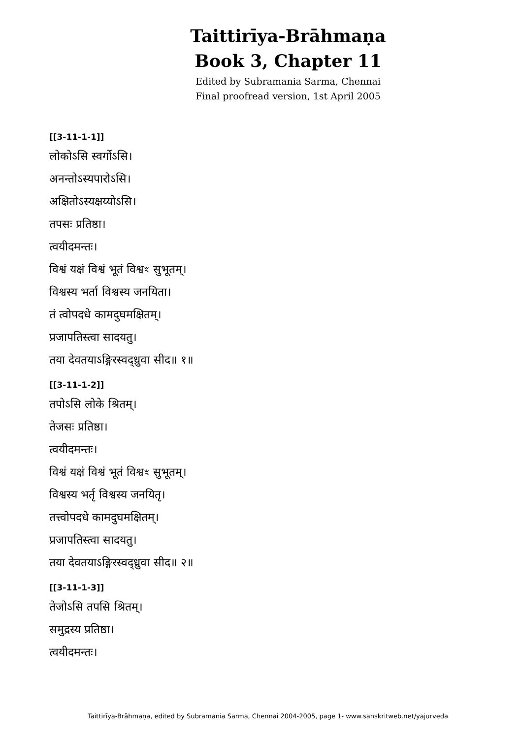Taittirīya-Brāhmaṇa
Book 3, Chapter 11
Edited by Subramania Sarma, Chennai
Final proofread version, 1st April 2005
[[3-11-1-1]]
लोकोऽसि स्वर्गोऽसि।
अनन्तोऽस्यपारोऽसि।
अक्षितोऽस्यक्षय्योऽसि।
तपसः प्रतिष्ठा।
त्वयीदमन्तः।
विश्वं यक्षं विश्वं भूतं विश्वꣳ सुभूतम्।
विश्वस्य भर्ता विश्वस्य जनयिता।
तं त्वोपदधे कामदुघमक्षितम्।
प्रजापतिस्त्वा सादयतु।
तया देवतयाऽङ्गिरस्वद्ध्रुवा सीद॥ १॥
[[3-11-1-2]]
तपोऽसि लोके श्रितम्।
तेजसः प्रतिष्ठा।
त्वयीदमन्तः।
विश्वं यक्षं विश्वं भूतं विश्वꣳ सुभूतम्।
विश्वस्य भर्तृ विश्वस्य जनयितृ।
तत्त्वोपदधे कामदुघमक्षितम्।
प्रजापतिस्त्वा सादयतु।
तया देवतयाऽङ्गिरस्वद्ध्रुवा सीद॥ २॥
[[3-11-1-3]]
तेजोऽसि तपसि श्रितम्।
समुद्रस्य प्रतिष्ठा।
त्वयीदमन्तः।
Taittirīya-Brāhmaṇa, edited by Subramania Sarma, Chennai 2004-2005, page 1- www.sanskritweb.net/yajurveda